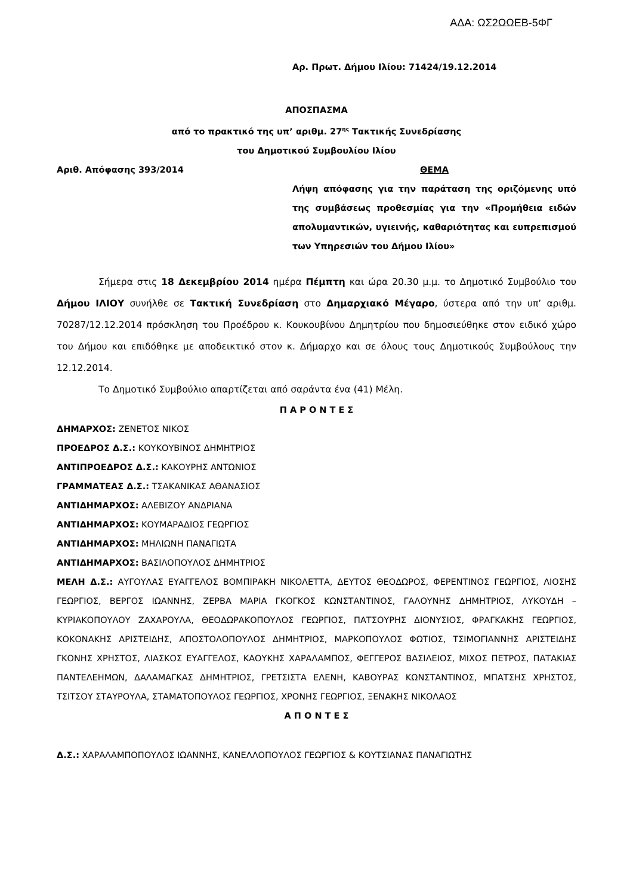ΑΔΑ: ΩΣ2ΩΩΕΒ-5ΦΓ
Αρ. Πρωτ. Δήμου Ιλίου: 71424/19.12.2014
ΑΠΟΣΠΑΣΜΑ
από το πρακτικό της υπ’ αριθμ. 27<sup>ης</sup> Τακτικής Συνεδρίασης
του Δημοτικού Συμβουλίου Ιλίου
Αριθ. Απόφασης 393/2014 ΘΕΜΑ
Λήψη απόφασης για την παράταση της οριζόμενης υπό της συμβάσεως προθεσμίας για την «Προμήθεια ειδών απολυμαντικών, υγιεινής, καθαριότητας και ευπρεπισμού των Υπηρεσιών του Δήμου Ιλίου»
Σήμερα στις 18 Δεκεμβρίου 2014 ημέρα Πέμπτη και ώρα 20.30 μ.μ. το Δημοτικό Συμβούλιο του Δήμου ΙΛΙΟΥ συνήλθε σε Τακτική Συνεδρίαση στο Δημαρχιακό Μέγαρο, ύστερα από την υπ’ αριθμ. 70287/12.12.2014 πρόσκληση του Προέδρου κ. Κουκουβίνου Δημητρίου που δημοσιεύθηκε στον ειδικό χώρο του Δήμου και επιδόθηκε με αποδεικτικό στον κ. Δήμαρχο και σε όλους τους Δημοτικούς Συμβούλους την 12.12.2014.
Το Δημοτικό Συμβούλιο απαρτίζεται από σαράντα ένα (41) Μέλη.
Π Α Ρ Ο Ν Τ Ε Σ
ΔΗΜΑΡΧΟΣ: ΖΕΝΕΤΟΣ ΝΙΚΟΣ
ΠΡΟΕΔΡΟΣ Δ.Σ.: ΚΟΥΚΟΥΒΙΝΟΣ ΔΗΜΗΤΡΙΟΣ
ΑΝΤΙΠΡΟΕΔΡΟΣ Δ.Σ.: ΚΑΚΟΥΡΗΣ ΑΝΤΩΝΙΟΣ
ΓΡΑΜΜΑΤΕΑΣ Δ.Σ.: ΤΣΑΚΑΝΙΚΑΣ ΑΘΑΝΑΣΙΟΣ
ΑΝΤΙΔΗΜΑΡΧΟΣ: ΑΛΕΒΙΖΟΥ ΑΝΔΡΙΑΝΑ
ΑΝΤΙΔΗΜΑΡΧΟΣ: ΚΟΥΜΑΡΑΔΙΟΣ ΓΕΩΡΓΙΟΣ
ΑΝΤΙΔΗΜΑΡΧΟΣ: ΜΗΛΙΩΝΗ ΠΑΝΑΓΙΩΤΑ
ΑΝΤΙΔΗΜΑΡΧΟΣ: ΒΑΣΙΛΟΠΟΥΛΟΣ ΔΗΜΗΤΡΙΟΣ
ΜΕΛΗ Δ.Σ.: ΑΥΓΟΥΛΑΣ ΕΥΑΓΓΕΛΟΣ ΒΟΜΠΙΡΑΚΗ ΝΙΚΟΛΕΤΤΑ, ΔΕΥΤΟΣ ΘΕΟΔΩΡΟΣ, ΦΕΡΕΝΤΙΝΟΣ ΓΕΩΡΓΙΟΣ, ΛΙΟΣΗΣ ΓΕΩΡΓΙΟΣ, ΒΕΡΓΟΣ ΙΩΑΝΝΗΣ, ΖΕΡΒΑ ΜΑΡΙΑ ΓΚΟΓΚΟΣ ΚΩΝΣΤΑΝΤΙΝΟΣ, ΓΑΛΟΥΝΗΣ ΔΗΜΗΤΡΙΟΣ, ΛΥΚΟΥΔΗ – ΚΥΡΙΑΚΟΠΟΥΛΟΥ ΖΑΧΑΡΟΥΛΑ, ΘΕΟΔΩΡΑΚΟΠΟΥΛΟΣ ΓΕΩΡΓΙΟΣ, ΠΑΤΣΟΥΡΗΣ ΔΙΟΝΥΣΙΟΣ, ΦΡΑΓΚΑΚΗΣ ΓΕΩΡΓΙΟΣ, ΚΟΚΟΝΑΚΗΣ ΑΡΙΣΤΕΙΔΗΣ, ΑΠΟΣΤΟΛΟΠΟΥΛΟΣ ΔΗΜΗΤΡΙΟΣ, ΜΑΡΚΟΠΟΥΛΟΣ ΦΩΤΙΟΣ, ΤΣΙΜΟΓΙΑΝΝΗΣ ΑΡΙΣΤΕΙΔΗΣ ΓΚΟΝΗΣ ΧΡΗΣΤΟΣ, ΛΙΑΣΚΟΣ ΕΥΑΓΓΕΛΟΣ, ΚΑΟΥΚΗΣ ΧΑΡΑΛΑΜΠΟΣ, ΦΕΓΓΕΡΟΣ ΒΑΣΙΛΕΙΟΣ, ΜΙΧΟΣ ΠΕΤΡΟΣ, ΠΑΤΑΚΙΑΣ ΠΑΝΤΕΛΕΗΜΩΝ, ΔΑΛΑΜΑΓΚΑΣ ΔΗΜΗΤΡΙΟΣ, ΓΡΕΤΣΙΣΤΑ ΕΛΕΝΗ, ΚΑΒΟΥΡΑΣ ΚΩΝΣΤΑΝΤΙΝΟΣ, ΜΠΑΤΣΗΣ ΧΡΗΣΤΟΣ, ΤΣΙΤΣΟΥ ΣΤΑΥΡΟΥΛΑ, ΣΤΑΜΑΤΟΠΟΥΛΟΣ ΓΕΩΡΓΙΟΣ, ΧΡΟΝΗΣ ΓΕΩΡΓΙΟΣ, ΞΕΝΑΚΗΣ ΝΙΚΟΛΑΟΣ
Α Π Ο Ν Τ Ε Σ
Δ.Σ.: ΧΑΡΑΛΑΜΠΟΠΟΥΛΟΣ ΙΩΑΝΝΗΣ, ΚΑΝΕΛΛΟΠΟΥΛΟΣ ΓΕΩΡΓΙΟΣ & ΚΟΥΤΣΙΑΝΑΣ ΠΑΝΑΓΙΩΤΗΣ